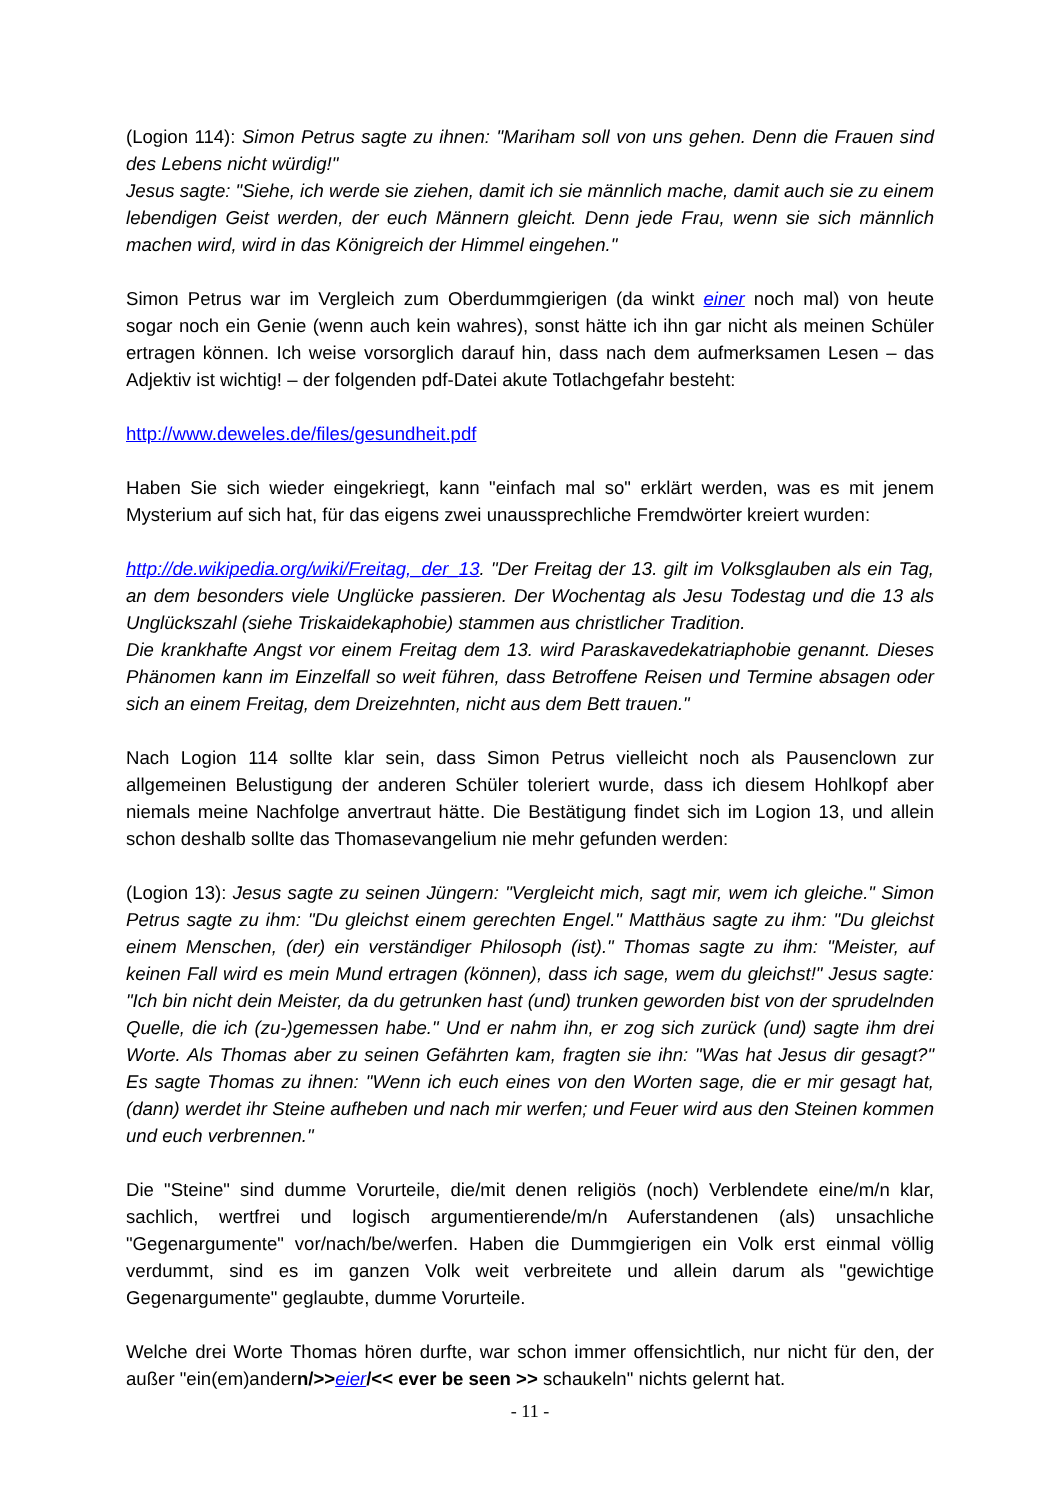(Logion 114): Simon Petrus sagte zu ihnen: "Mariham soll von uns gehen. Denn die Frauen sind des Lebens nicht würdig!"
Jesus sagte: "Siehe, ich werde sie ziehen, damit ich sie männlich mache, damit auch sie zu einem lebendigen Geist werden, der euch Männern gleicht. Denn jede Frau, wenn sie sich männlich machen wird, wird in das Königreich der Himmel eingehen."
Simon Petrus war im Vergleich zum Oberdummgierigen (da winkt einer noch mal) von heute sogar noch ein Genie (wenn auch kein wahres), sonst hätte ich ihn gar nicht als meinen Schüler ertragen können. Ich weise vorsorglich darauf hin, dass nach dem aufmerksamen Lesen – das Adjektiv ist wichtig! – der folgenden pdf-Datei akute Totlachgefahr besteht:
http://www.deweles.de/files/gesundheit.pdf
Haben Sie sich wieder eingekriegt, kann "einfach mal so" erklärt werden, was es mit jenem Mysterium auf sich hat, für das eigens zwei unaussprechliche Fremdwörter kreiert wurden:
http://de.wikipedia.org/wiki/Freitag,_der_13. "Der Freitag der 13. gilt im Volksglauben als ein Tag, an dem besonders viele Unglücke passieren. Der Wochentag als Jesu Todestag und die 13 als Unglückszahl (siehe Triskaidekaphobie) stammen aus christlicher Tradition.
Die krankhafte Angst vor einem Freitag dem 13. wird Paraskavedekatriaphobie genannt. Dieses Phänomen kann im Einzelfall so weit führen, dass Betroffene Reisen und Termine absagen oder sich an einem Freitag, dem Dreizehnten, nicht aus dem Bett trauen."
Nach Logion 114 sollte klar sein, dass Simon Petrus vielleicht noch als Pausenclown zur allgemeinen Belustigung der anderen Schüler toleriert wurde, dass ich diesem Hohlkopf aber niemals meine Nachfolge anvertraut hätte. Die Bestätigung findet sich im Logion 13, und allein schon deshalb sollte das Thomasevangelium nie mehr gefunden werden:
(Logion 13): Jesus sagte zu seinen Jüngern: "Vergleicht mich, sagt mir, wem ich gleiche." Simon Petrus sagte zu ihm: "Du gleichst einem gerechten Engel." Matthäus sagte zu ihm: "Du gleichst einem Menschen, (der) ein verständiger Philosoph (ist)." Thomas sagte zu ihm: "Meister, auf keinen Fall wird es mein Mund ertragen (können), dass ich sage, wem du gleichst!" Jesus sagte: "Ich bin nicht dein Meister, da du getrunken hast (und) trunken geworden bist von der sprudelnden Quelle, die ich (zu-)gemessen habe." Und er nahm ihn, er zog sich zurück (und) sagte ihm drei Worte. Als Thomas aber zu seinen Gefährten kam, fragten sie ihn: "Was hat Jesus dir gesagt?" Es sagte Thomas zu ihnen: "Wenn ich euch eines von den Worten sage, die er mir gesagt hat, (dann) werdet ihr Steine aufheben und nach mir werfen; und Feuer wird aus den Steinen kommen und euch verbrennen."
Die "Steine" sind dumme Vorurteile, die/mit denen religiös (noch) Verblendete eine/m/n klar, sachlich, wertfrei und logisch argumentierende/m/n Auferstandenen (als) unsachliche "Gegenargumente" vor/nach/be/werfen. Haben die Dummgierigen ein Volk erst einmal völlig verdummt, sind es im ganzen Volk weit verbreitete und allein darum als "gewichtige Gegenargumente" geglaubte, dumme Vorurteile.
Welche drei Worte Thomas hören durfte, war schon immer offensichtlich, nur nicht für den, der außer "ein(em)andern/>>eier/<< ever be seen >> schaukeln" nichts gelernt hat.
- 11 -